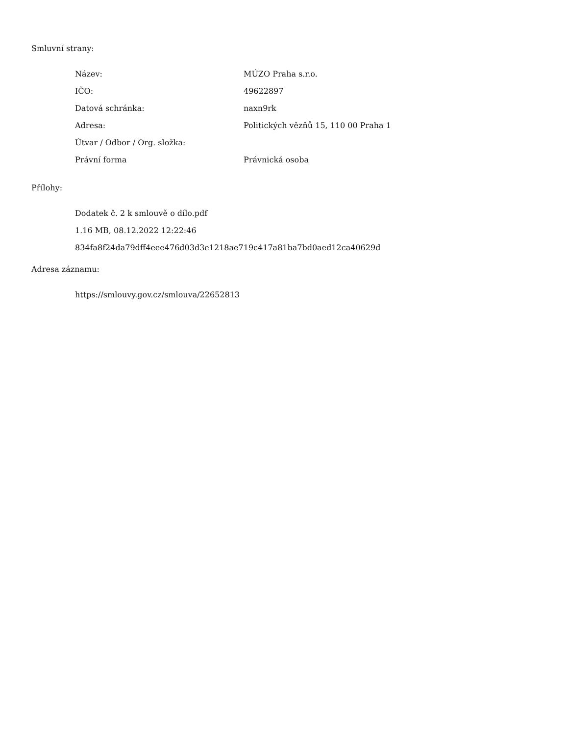Smluvní strany:
| Název: | MÚZO Praha s.r.o. |
| IČO: | 49622897 |
| Datová schránka: | naxn9rk |
| Adresa: | Politických vězňů 15, 110 00 Praha 1 |
| Útvar / Odbor / Org. složka: | |
| Právní forma | Právnická osoba |
Přílohy:
Dodatek č. 2 k smlouvě o dílo.pdf
1.16 MB, 08.12.2022 12:22:46
834fa8f24da79dff4eee476d03d3e1218ae719c417a81ba7bd0aed12ca40629d
Adresa záznamu:
https://smlouvy.gov.cz/smlouva/22652813